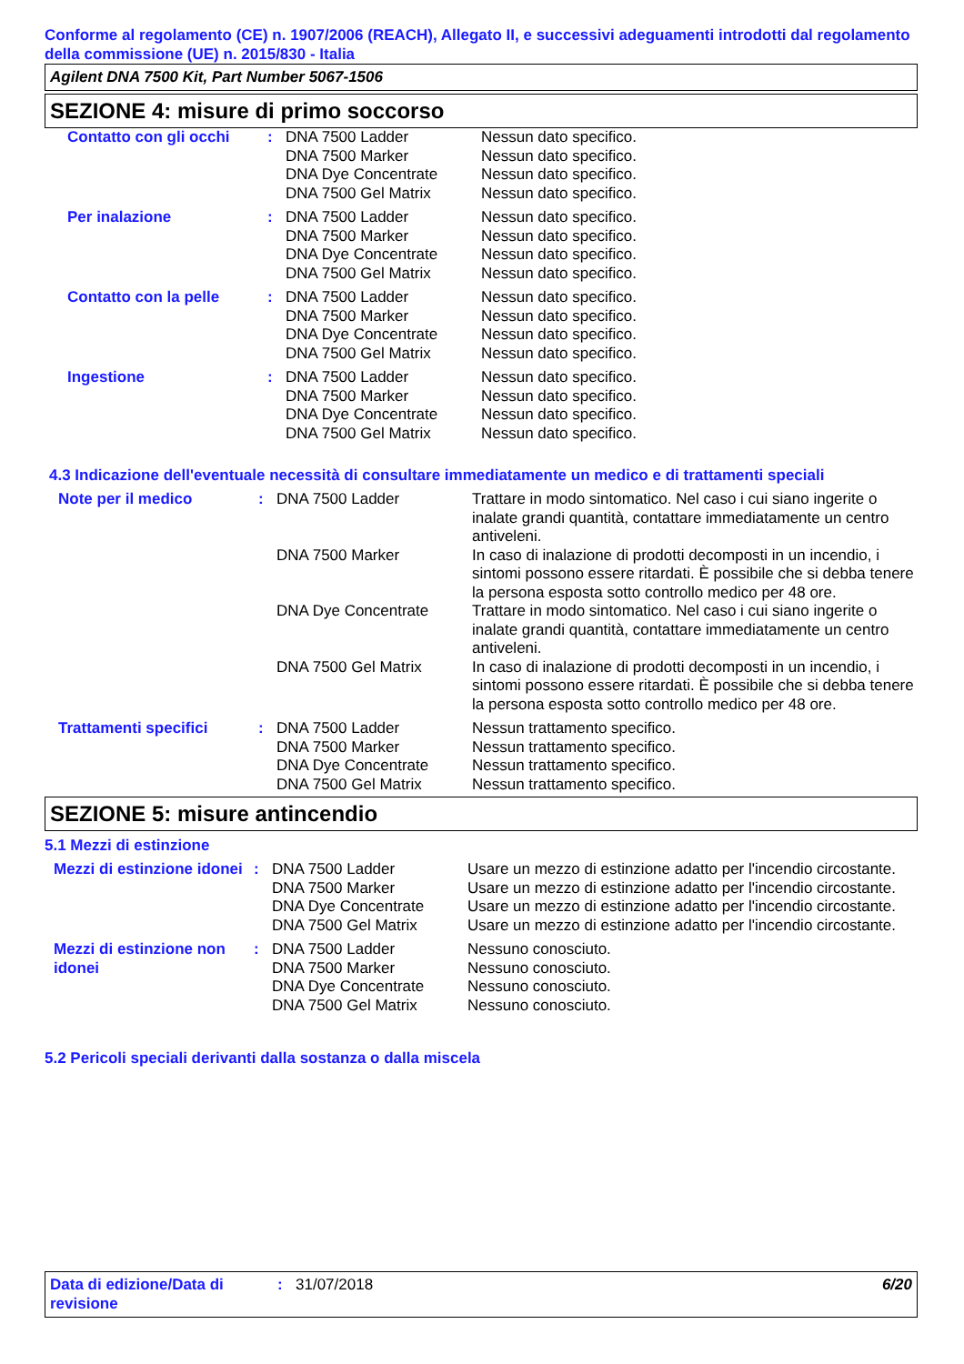Conforme al regolamento (CE) n. 1907/2006 (REACH), Allegato II, e successivi adeguamenti introdotti dal regolamento della commissione (UE) n. 2015/830 - Italia
Agilent DNA 7500 Kit, Part Number 5067-1506
SEZIONE 4: misure di primo soccorso
| Contatto con gli occhi | : | DNA 7500 Ladder DNA 7500 Marker DNA Dye Concentrate DNA 7500 Gel Matrix | Nessun dato specifico. Nessun dato specifico. Nessun dato specifico. Nessun dato specifico. |
| Per inalazione | : | DNA 7500 Ladder DNA 7500 Marker DNA Dye Concentrate DNA 7500 Gel Matrix | Nessun dato specifico. Nessun dato specifico. Nessun dato specifico. Nessun dato specifico. |
| Contatto con la pelle | : | DNA 7500 Ladder DNA 7500 Marker DNA Dye Concentrate DNA 7500 Gel Matrix | Nessun dato specifico. Nessun dato specifico. Nessun dato specifico. Nessun dato specifico. |
| Ingestione | : | DNA 7500 Ladder DNA 7500 Marker DNA Dye Concentrate DNA 7500 Gel Matrix | Nessun dato specifico. Nessun dato specifico. Nessun dato specifico. Nessun dato specifico. |
4.3 Indicazione dell'eventuale necessità di consultare immediatamente un medico e di trattamenti speciali
| Note per il medico | : | DNA 7500 Ladder | Trattare in modo sintomatico. Nel caso i cui siano ingerite o inalate grandi quantità, contattare immediatamente un centro antiveleni. |
| | | DNA 7500 Marker | In caso di inalazione di prodotti decomposti in un incendio, i sintomi possono essere ritardati. È possibile che si debba tenere la persona esposta sotto controllo medico per 48 ore. |
| | | DNA Dye Concentrate | Trattare in modo sintomatico. Nel caso i cui siano ingerite o inalate grandi quantità, contattare immediatamente un centro antiveleni. |
| | | DNA 7500 Gel Matrix | In caso di inalazione di prodotti decomposti in un incendio, i sintomi possono essere ritardati. È possibile che si debba tenere la persona esposta sotto controllo medico per 48 ore. |
| Trattamenti specifici | : | DNA 7500 Ladder DNA 7500 Marker DNA Dye Concentrate DNA 7500 Gel Matrix | Nessun trattamento specifico. Nessun trattamento specifico. Nessun trattamento specifico. Nessun trattamento specifico. |
SEZIONE 5: misure antincendio
5.1 Mezzi di estinzione
| Mezzi di estinzione idonei | : | DNA 7500 Ladder | Usare un mezzo di estinzione adatto per l'incendio circostante. |
| | | DNA 7500 Marker | Usare un mezzo di estinzione adatto per l'incendio circostante. |
| | | DNA Dye Concentrate | Usare un mezzo di estinzione adatto per l'incendio circostante. |
| | | DNA 7500 Gel Matrix | Usare un mezzo di estinzione adatto per l'incendio circostante. |
| Mezzi di estinzione non idonei | : | DNA 7500 Ladder DNA 7500 Marker DNA Dye Concentrate DNA 7500 Gel Matrix | Nessuno conosciuto. Nessuno conosciuto. Nessuno conosciuto. Nessuno conosciuto. |
5.2 Pericoli speciali derivanti dalla sostanza o dalla miscela
| Data di edizione/Data di revisione | : | 31/07/2018 | 6/20 |